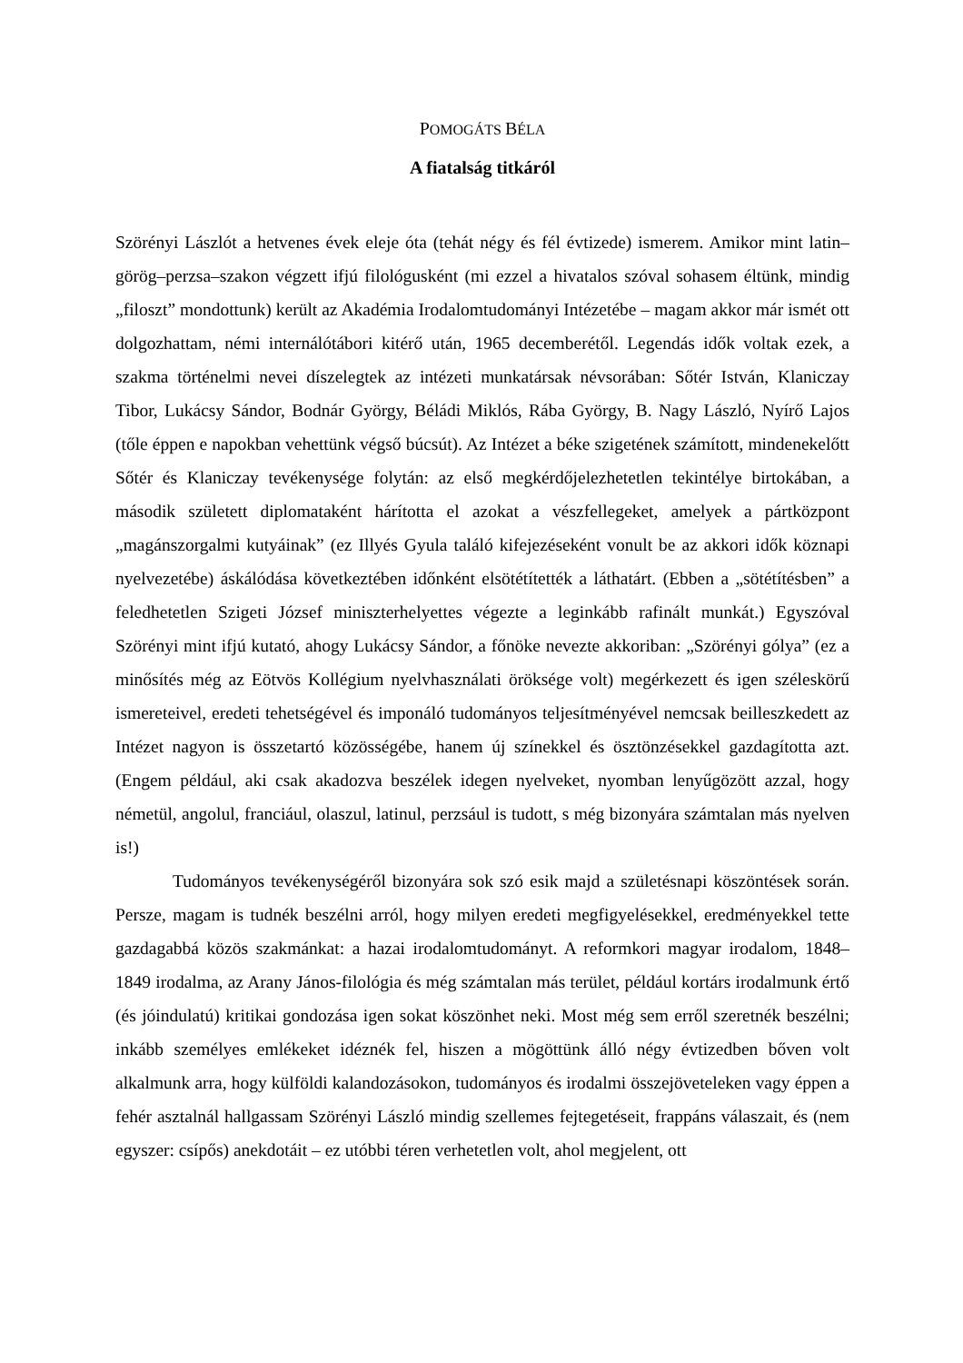POMOGÁTS BÉLA
A fiatalság titkáról
Szörényi Lászlót a hetvenes évek eleje óta (tehát négy és fél évtizede) ismerem. Amikor mint latin–görög–perzsa–szakon végzett ifjú filológusként (mi ezzel a hivatalos szóval sohasem éltünk, mindig „filoszt” mondottunk) került az Akadémia Irodalomtudományi Intézetébe – magam akkor már ismét ott dolgozhattam, némi internálótábori kitérő után, 1965 decemberétől. Legendás idők voltak ezek, a szakma történelmi nevei díszelegtek az intézeti munkatársak névsorában: Sőtér István, Klaniczay Tibor, Lukácsy Sándor, Bodnár György, Béládi Miklós, Rába György, B. Nagy László, Nyírő Lajos (tőle éppen e napokban vehettünk végső búcsút). Az Intézet a béke szigetének számított, mindenekelőtt Sőtér és Klaniczay tevékenysége folytán: az első megkérdőjelezhetetlen tekintélye birtokában, a második született diplomataként hárította el azokat a vészfellegeket, amelyek a pártközpont „magánszorgalmi kutyáinak” (ez Illyés Gyula találó kifejezéseként vonult be az akkori idők köznapi nyelvezetébe) áskálódása következtében időnként elsötétítették a láthatárt. (Ebben a „sötétítésben” a feledhetetlen Szigeti József miniszterhelyettes végezte a leginkább rafinált munkát.) Egyszóval Szörényi mint ifjú kutató, ahogy Lukácsy Sándor, a főnöke nevezte akkoriban: „Szörényi gólya” (ez a minősítés még az Eötvös Kollégium nyelvhasználati öröksége volt) megérkezett és igen széleskörű ismereteivel, eredeti tehetségével és imponáló tudományos teljesítményével nemcsak beilleszkedett az Intézet nagyon is összetartó közösségébe, hanem új színekkel és ösztönzésekkel gazdagította azt. (Engem például, aki csak akadozva beszélek idegen nyelveket, nyomban lenyűgözött azzal, hogy németül, angolul, franciául, olaszul, latinul, perzsául is tudott, s még bizonyára számtalan más nyelven is!)
Tudományos tevékenységéről bizonyára sok szó esik majd a születésnapi köszöntések során. Persze, magam is tudnék beszélni arról, hogy milyen eredeti megfigyelésekkel, eredményekkel tette gazdagabbá közös szakmánkat: a hazai irodalomtudományt. A reformkori magyar irodalom, 1848–1849 irodalma, az Arany János-filológia és még számtalan más terület, például kortárs irodalmunk értő (és jóindulatú) kritikai gondozása igen sokat köszönhet neki. Most még sem erről szeretnék beszélni; inkább személyes emlékeket idéznék fel, hiszen a mögöttünk álló négy évtizedben bőven volt alkalmunk arra, hogy külföldi kalandozásokon, tudományos és irodalmi összejöveteleken vagy éppen a fehér asztalnál hallgassam Szörényi László mindig szellemes fejtegetéseit, frappáns válaszait, és (nem egyszer: csípős) anekdotáit – ez utóbbi téren verhetetlen volt, ahol megjelent, ott